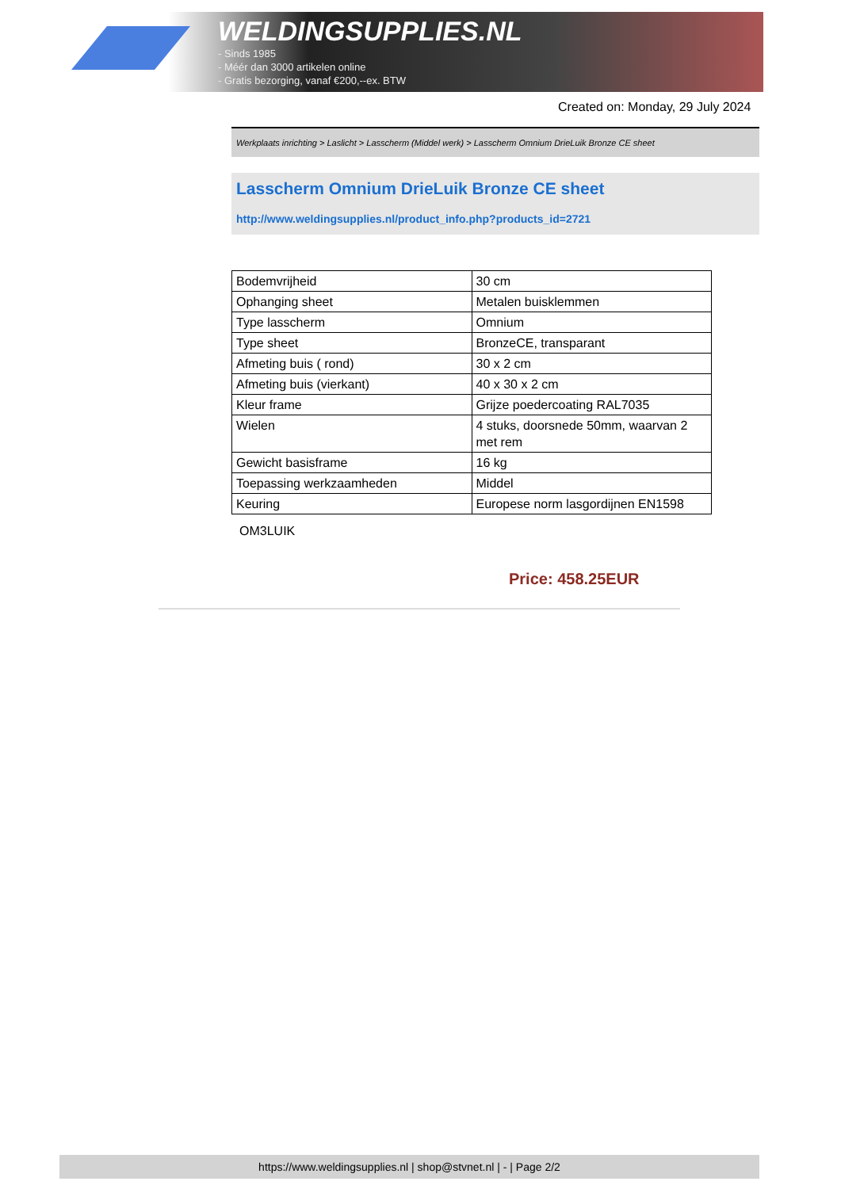WELDINGSUPPLIES.NL
- Sinds 1985
- Méér dan 3000 artikelen online
- Gratis bezorging, vanaf €200,--ex. BTW
Created on: Monday, 29 July 2024
Werkplaats inrichting > Laslicht > Lasscherm (Middel werk) > Lasscherm Omnium DrieLuik Bronze CE sheet
Lasscherm Omnium DrieLuik Bronze CE sheet
http://www.weldingsupplies.nl/product_info.php?products_id=2721
| Bodemvrijheid | 30 cm |
| Ophanging sheet | Metalen buisklemmen |
| Type lasscherm | Omnium |
| Type sheet | BronzeCE, transparant |
| Afmeting buis ( rond) | 30 x 2 cm |
| Afmeting buis (vierkant) | 40 x 30 x 2 cm |
| Kleur frame | Grijze poedercoating RAL7035 |
| Wielen | 4 stuks, doorsnede 50mm, waarvan 2 met rem |
| Gewicht basisframe | 16 kg |
| Toepassing werkzaamheden | Middel |
| Keuring | Europese norm lasgordijnen EN1598 |
OM3LUIK
Price: 458.25EUR
https://www.weldingsupplies.nl | shop@stvnet.nl | - | Page 2/2